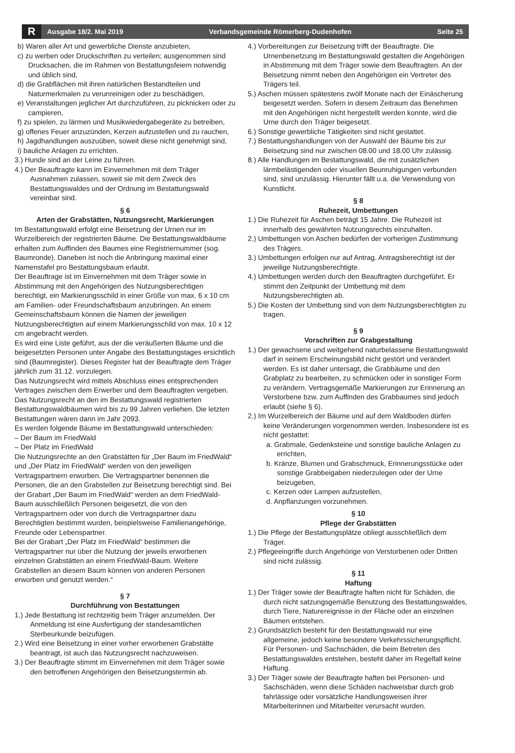R
Ausgabe 18/2. Mai 2019 Verbandsgemeinde Römerberg-Dudenhofen Seite 25
b) Waren aller Art und gewerbliche Dienste anzubieten,
c) zu werben oder Druckschriften zu verteilen; ausgenommen sind Drucksachen, die im Rahmen von Bestattungsfeiern notwendig und üblich sind,
d) die Grabflächen mit ihren natürlichen Bestandteilen und Naturmerkmalen zu verunreinigen oder zu beschädigen,
e) Veranstaltungen jeglicher Art durchzuführen, zu picknicken oder zu campieren,
f) zu spielen, zu lärmen und Musikwiedergabegeräte zu betreiben,
g) offenes Feuer anzuzünden, Kerzen aufzustellen und zu rauchen,
h) Jagdhandlungen auszuüben, soweit diese nicht genehmigt sind,
i) bauliche Anlagen zu errichten.
3.) Hunde sind an der Leine zu führen.
4.) Der Beauftragte kann im Einvernehmen mit dem Träger Ausnahmen zulassen, soweit sie mit dem Zweck des Bestattungswaldes und der Ordnung im Bestattungswald vereinbar sind.
§ 6
Arten der Grabstätten, Nutzungsrecht, Markierungen
Im Bestattungswald erfolgt eine Beisetzung der Urnen nur im Wurzelbereich der registrierten Bäume. Die Bestattungswaldbäume erhalten zum Auffinden des Baumes eine Registriernummer (sog. Baumronde). Daneben ist noch die Anbringung maximal einer Namenstafel pro Bestattungsbaum erlaubt.
Der Beauftrage ist im Einvernehmen mit dem Träger sowie in Abstimmung mit den Angehörigen des Nutzungsberechtigen berechtigt, ein Markierungsschild in einer Größe von max. 6 x 10 cm am Familien- oder Freundschaftsbaum anzubringen. An einem Gemeinschaftsbaum können die Namen der jeweiligen Nutzungsberechtigten auf einem Markierungsschild von max. 10 x 12 cm angebracht werden.
Es wird eine Liste geführt, aus der die veräußerten Bäume und die beigesetzten Personen unter Angabe des Bestattungstages ersichtlich sind (Baumregister). Dieses Register hat der Beauftragte dem Träger jährlich zum 31.12. vorzulegen.
Das Nutzungsrecht wird mittels Abschluss eines entsprechenden Vertrages zwischen dem Erwerber und dem Beauftragten vergeben. Das Nutzungsrecht an den im Bestattungswald registrierten Bestattungswaldbäumen wird bis zu 99 Jahren verliehen. Die letzten Bestattungen wären dann im Jahr 2093.
Es werden folgende Bäume im Bestattungswald unterschieden:
– Der Baum im FriedWald
– Der Platz im FriedWald
Die Nutzungsrechte an den Grabstätten für „Der Baum im FriedWald“ und „Der Platz im FriedWald“ werden von den jeweiligen Vertragspartnern erworben. Die Vertragspartner benennen die Personen, die an den Grabstellen zur Beisetzung berechtigt sind. Bei der Grabart „Der Baum im FriedWald“ werden an dem FriedWald-Baum ausschließlich Personen beigesetzt, die von den Vertragspartnern oder von durch die Vertragspartner dazu Berechtigten bestimmt wurden, beispielsweise Familienangehörige, Freunde oder Lebenspartner.
Bei der Grabart „Der Platz im FriedWald“ bestimmen die Vertragspartner nur über die Nutzung der jeweils erworbenen einzelnen Grabstätten an einem FriedWald-Baum. Weitere Grabstellen an diesem Baum können von anderen Personen erworben und genutzt werden.“
§ 7
Durchführung von Bestattungen
1.) Jede Bestattung ist rechtzeitig beim Träger anzumelden. Der Anmeldung ist eine Ausfertigung der standesamtlichen Sterbeurkunde beizufügen.
2.) Wird eine Beisetzung in einer vorher erworbenen Grabstätte beantragt, ist auch das Nutzungsrecht nachzuweisen.
3.) Der Beauftragte stimmt im Einvernehmen mit dem Träger sowie den betroffenen Angehörigen den Beisetzungstermin ab.
4.) Vorbereitungen zur Beisetzung trifft der Beauftragte. Die Urnenbeisetzung im Bestattungswald gestalten die Angehörigen in Abstimmung mit dem Träger sowie dem Beauftragten. An der Beisetzung nimmt neben den Angehörigen ein Vertreter des Trägers teil.
5.) Aschen müssen spätestens zwölf Monate nach der Einäscherung beigesetzt werden. Sofern in diesem Zeitraum das Benehmen mit den Angehörigen nicht hergestellt werden konnte, wird die Urne durch den Träger beigesetzt.
6.) Sonstige gewerbliche Tätigkeiten sind nicht gestattet.
7.) Bestattungshandlungen von der Auswahl der Bäume bis zur Beisetzung sind nur zwischen 08.00 und 18.00 Uhr zulässig.
8.) Alle Handlungen im Bestattungswald, die mit zusätzlichen lärmbelästigenden oder visuellen Beunruhigungen verbunden sind, sind unzulässig. Hierunter fällt u.a. die Verwendung von Kunstlicht.
§ 8
Ruhezeit, Umbettungen
1.) Die Ruhezeit für Aschen beträgt 15 Jahre. Die Ruhezeit ist innerhalb des gewährten Nutzungsrechts einzuhalten.
2.) Umbettungen von Aschen bedürfen der vorherigen Zustimmung des Trägers.
3.) Umbettungen erfolgen nur auf Antrag. Antragsberechtigt ist der jeweilige Nutzungsberechtigte.
4.) Umbettungen werden durch den Beauftragten durchgeführt. Er stimmt den Zeitpunkt der Umbettung mit dem Nutzungsberechtigten ab.
5.) Die Kosten der Umbettung sind von dem Nutzungsberechtigten zu tragen.
§ 9
Vorschriften zur Grabgestaltung
1.) Der gewachsene und weitgehend naturbelassene Bestattungswald darf in seinem Erscheinungsbild nicht gestört und verändert werden. Es ist daher untersagt, die Grabbäume und den Grabplatz zu bearbeiten, zu schmücken oder in sonstiger Form zu verändern. Vertragsgemäße Markierungen zur Erinnerung an Verstorbene bzw. zum Auffinden des Grabbaumes sind jedoch erlaubt (siehe § 6).
2.) Im Wurzelbereich der Bäume und auf dem Waldboden dürfen keine Veränderungen vorgenommen werden. Insbesondere ist es nicht gestattet:
a. Grabmale, Gedenksteine und sonstige bauliche Anlagen zu errichten,
b. Kränze, Blumen und Grabschmuck, Erinnerungsstücke oder sonstige Grabbeigaben niederzulegen oder der Urne beizugeben,
c. Kerzen oder Lampen aufzustellen,
d. Anpflanzungen vorzunehmen.
§ 10
Pflege der Grabstätten
1.) Die Pflege der Bestattungsplätze obliegt ausschließlich dem Träger.
2.) Pflegeeingriffe durch Angehörige von Verstorbenen oder Dritten sind nicht zulässig.
§ 11
Haftung
1.) Der Träger sowie der Beauftragte haften nicht für Schäden, die durch nicht satzungsgemäße Benutzung des Bestattungswaldes, durch Tiere, Naturereignisse in der Fläche oder an einzelnen Bäumen entstehen.
2.) Grundsätzlich besteht für den Bestattungswald nur eine allgemeine, jedoch keine besondere Verkehrssicherungspflicht. Für Personen- und Sachschäden, die beim Betreten des Bestattungswaldes entstehen, besteht daher im Regelfall keine Haftung.
3.) Der Träger sowie der Beauftragte haften bei Personen- und Sachschäden, wenn diese Schäden nachweisbar durch grob fahrlässige oder vorsätzliche Handlungsweisen ihrer Mitarbeiterinnen und Mitarbeiter verursacht wurden.